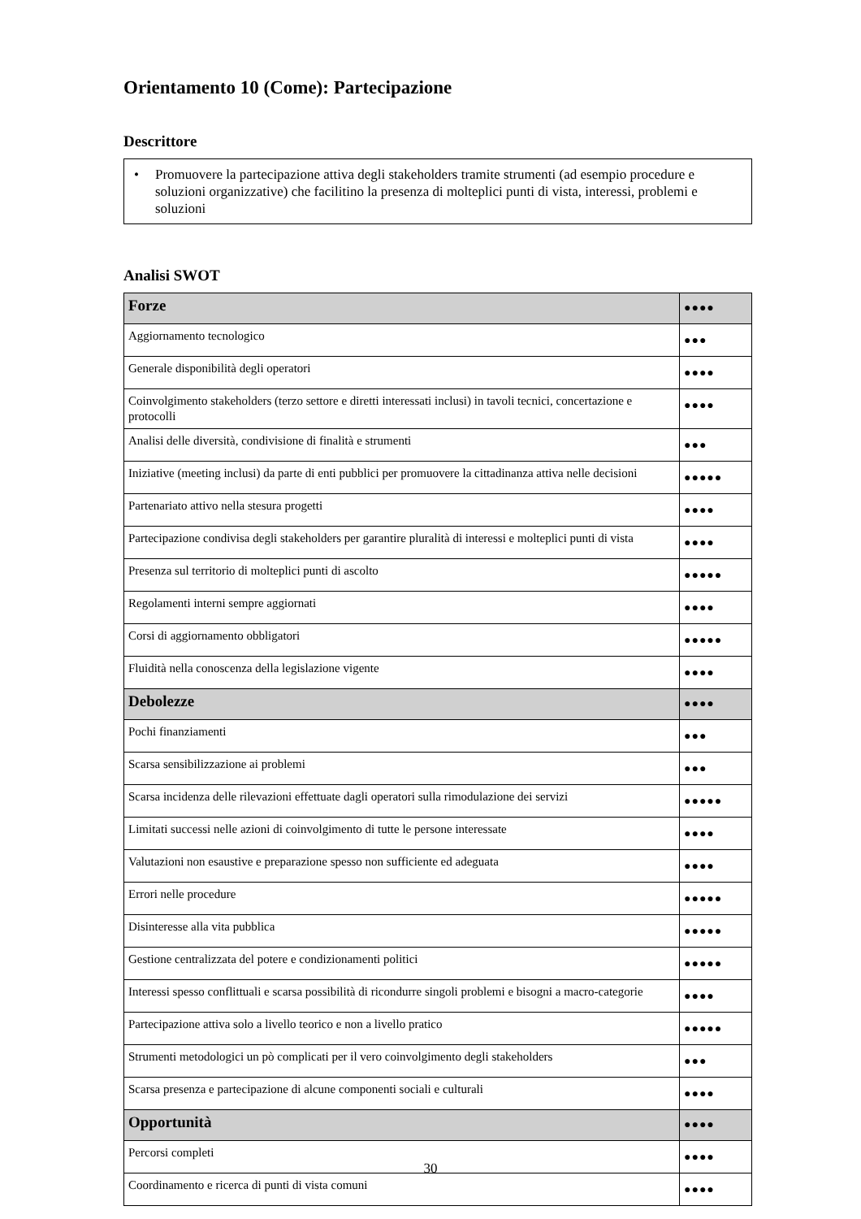Orientamento 10 (Come): Partecipazione
Descrittore
• Promuovere la partecipazione attiva degli stakeholders tramite strumenti (ad esempio procedure e soluzioni organizzative) che facilitino la presenza di molteplici punti di vista, interessi, problemi e soluzioni
Analisi SWOT
| Forze | ●●●● |
| Aggiornamento tecnologico | ●●● |
| Generale disponibilità degli operatori | ●●●● |
| Coinvolgimento stakeholders (terzo settore e diretti interessati inclusi) in tavoli tecnici, concertazione e protocolli | ●●●● |
| Analisi delle diversità, condivisione di finalità e strumenti | ●●● |
| Iniziative (meeting inclusi) da parte di enti pubblici per promuovere la cittadinanza attiva nelle decisioni | ●●●●● |
| Partenariato attivo nella stesura progetti | ●●●● |
| Partecipazione condivisa degli stakeholders per garantire pluralità di interessi e molteplici punti di vista | ●●●● |
| Presenza sul territorio di molteplici punti di ascolto | ●●●●● |
| Regolamenti interni sempre aggiornati | ●●●● |
| Corsi di aggiornamento obbligatori | ●●●●● |
| Fluidità nella conoscenza della legislazione vigente | ●●●● |
| Debolezze | ●●●● |
| Pochi finanziamenti | ●●● |
| Scarsa sensibilizzazione ai problemi | ●●● |
| Scarsa incidenza delle rilevazioni effettuate dagli operatori sulla rimodulazione dei servizi | ●●●●● |
| Limitati successi nelle azioni di coinvolgimento di tutte le persone interessate | ●●●● |
| Valutazioni non esaustive e preparazione spesso non sufficiente ed adeguata | ●●●● |
| Errori nelle procedure | ●●●●● |
| Disinteresse alla vita pubblica | ●●●●● |
| Gestione centralizzata del potere e condizionamenti politici | ●●●●● |
| Interessi spesso conflittuali e scarsa possibilità di ricondurre singoli problemi e bisogni a macro-categorie | ●●●● |
| Partecipazione attiva solo a livello teorico e non a livello pratico | ●●●●● |
| Strumenti metodologici un pò complicati per il vero coinvolgimento degli stakeholders | ●●● |
| Scarsa presenza e partecipazione di alcune componenti sociali e culturali | ●●●● |
| Opportunità | ●●●● |
| Percorsi completi | ●●●● |
| Coordinamento e ricerca di punti di vista comuni | ●●●● |
30